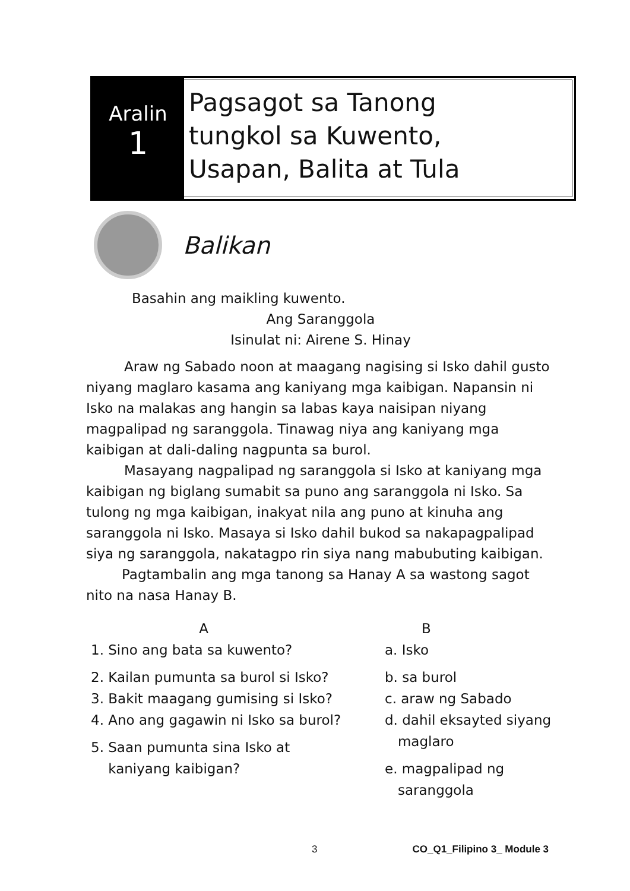Aralin
1
Pagsagot sa Tanong
tungkol sa Kuwento,
Usapan, Balita at Tula
Balikan
Basahin ang maikling kuwento.
Ang Saranggola
Isinulat ni: Airene S. Hinay
Araw ng Sabado noon at maagang nagising si Isko dahil gusto niyang maglaro kasama ang kaniyang mga kaibigan. Napansin ni Isko na malakas ang hangin sa labas kaya naisipan niyang magpalipad ng saranggola. Tinawag niya ang kaniyang mga kaibigan at dali-daling nagpunta sa burol.
Masayang nagpalipad ng saranggola si Isko at kaniyang mga kaibigan ng biglang sumabit sa puno ang saranggola ni Isko. Sa tulong ng mga kaibigan, inakyat nila ang puno at kinuha ang saranggola ni Isko. Masaya si Isko dahil bukod sa nakapagpalipad siya ng saranggola, nakatagpo rin siya nang mabubuting kaibigan.
Pagtambalin ang mga tanong sa Hanay A sa wastong sagot nito na nasa Hanay B.
A
1. Sino ang bata sa kuwento?
2. Kailan pumunta sa burol si Isko?
3. Bakit maagang gumising si Isko?
4. Ano ang gagawin ni Isko sa burol?
5. Saan pumunta sina Isko at
kaniyang kaibigan?
B
a. Isko
b. sa burol
c. araw ng Sabado
d. dahil eksayted siyang
maglaro
e. magpalipad ng
saranggola
3 CO_Q1_Filipino 3_ Module 3